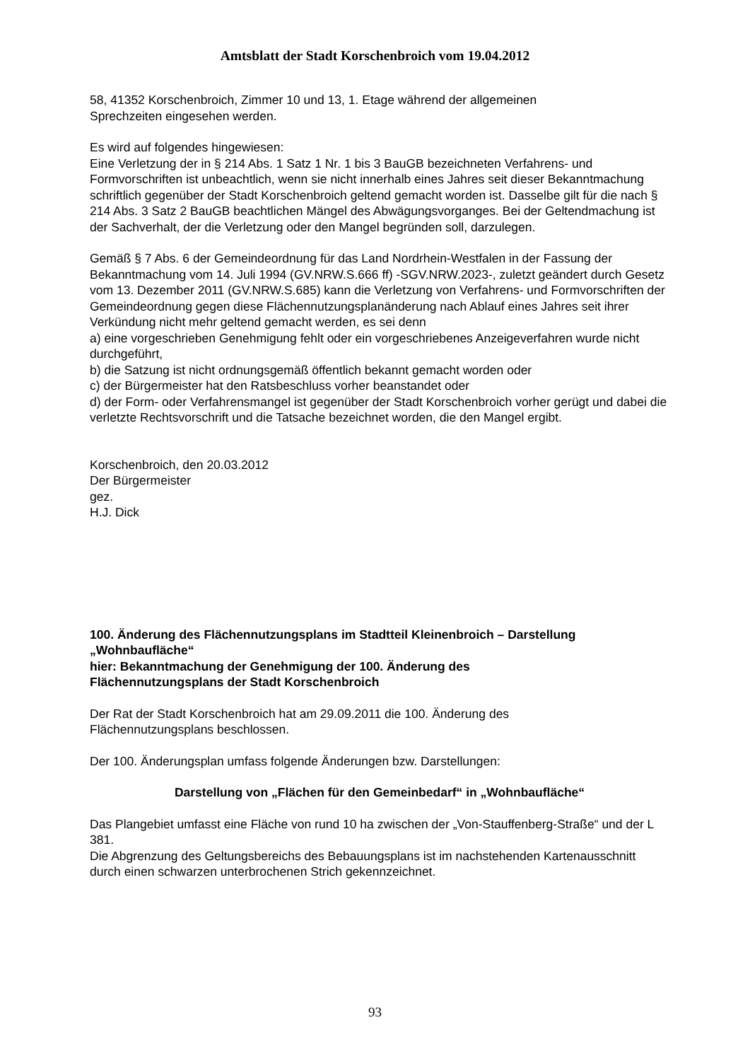Amtsblatt der Stadt Korschenbroich vom 19.04.2012
58, 41352 Korschenbroich, Zimmer 10 und 13, 1. Etage während der allgemeinen
Sprechzeiten eingesehen werden.
Es wird auf folgendes hingewiesen:
Eine Verletzung der in § 214 Abs. 1 Satz 1 Nr. 1 bis 3 BauGB bezeichneten Verfahrens- und Formvorschriften ist unbeachtlich, wenn sie nicht innerhalb eines Jahres seit dieser Bekanntmachung schriftlich gegenüber der Stadt Korschenbroich geltend gemacht worden ist. Dasselbe gilt für die nach § 214 Abs. 3 Satz 2 BauGB beachtlichen Mängel des Abwägungsvorganges. Bei der Geltendmachung ist der Sachverhalt, der die Verletzung oder den Mangel begründen soll, darzulegen.
Gemäß § 7 Abs. 6 der Gemeindeordnung für das Land Nordrhein-Westfalen in der Fassung der Bekanntmachung vom 14. Juli 1994 (GV.NRW.S.666 ff) -SGV.NRW.2023-, zuletzt geändert durch Gesetz vom 13. Dezember 2011 (GV.NRW.S.685) kann die Verletzung von Verfahrens- und Formvorschriften der Gemeindeordnung gegen diese Flächennutzungsplanänderung nach Ablauf eines Jahres seit ihrer Verkündung nicht mehr geltend gemacht werden, es sei denn
a) eine vorgeschrieben Genehmigung fehlt oder ein vorgeschriebenes Anzeigeverfahren wurde nicht durchgeführt,
b) die Satzung ist nicht ordnungsgemäß öffentlich bekannt gemacht worden oder
c) der Bürgermeister hat den Ratsbeschluss vorher beanstandet oder
d) der Form- oder Verfahrensmangel ist gegenüber der Stadt Korschenbroich vorher gerügt und dabei die verletzte Rechtsvorschrift und die Tatsache bezeichnet worden, die den Mangel ergibt.
Korschenbroich, den 20.03.2012
Der Bürgermeister
gez.
H.J. Dick
100. Änderung des Flächennutzungsplans im Stadtteil Kleinenbroich – Darstellung „Wohnbaufläche“
hier: Bekanntmachung der Genehmigung der 100. Änderung des
Flächennutzungsplans der Stadt Korschenbroich
Der Rat der Stadt Korschenbroich hat am 29.09.2011 die 100. Änderung des
Flächennutzungsplans beschlossen.
Der 100. Änderungsplan umfass folgende Änderungen bzw. Darstellungen:
Darstellung von „Flächen für den Gemeinbedarf“ in „Wohnbaufläche“
Das Plangebiet umfasst eine Fläche von rund 10 ha zwischen der „Von-Stauffenberg-Straße“ und der L 381.
Die Abgrenzung des Geltungsbereichs des Bebauungsplans ist im nachstehenden Kartenausschnitt durch einen schwarzen unterbrochenen Strich gekennzeichnet.
93